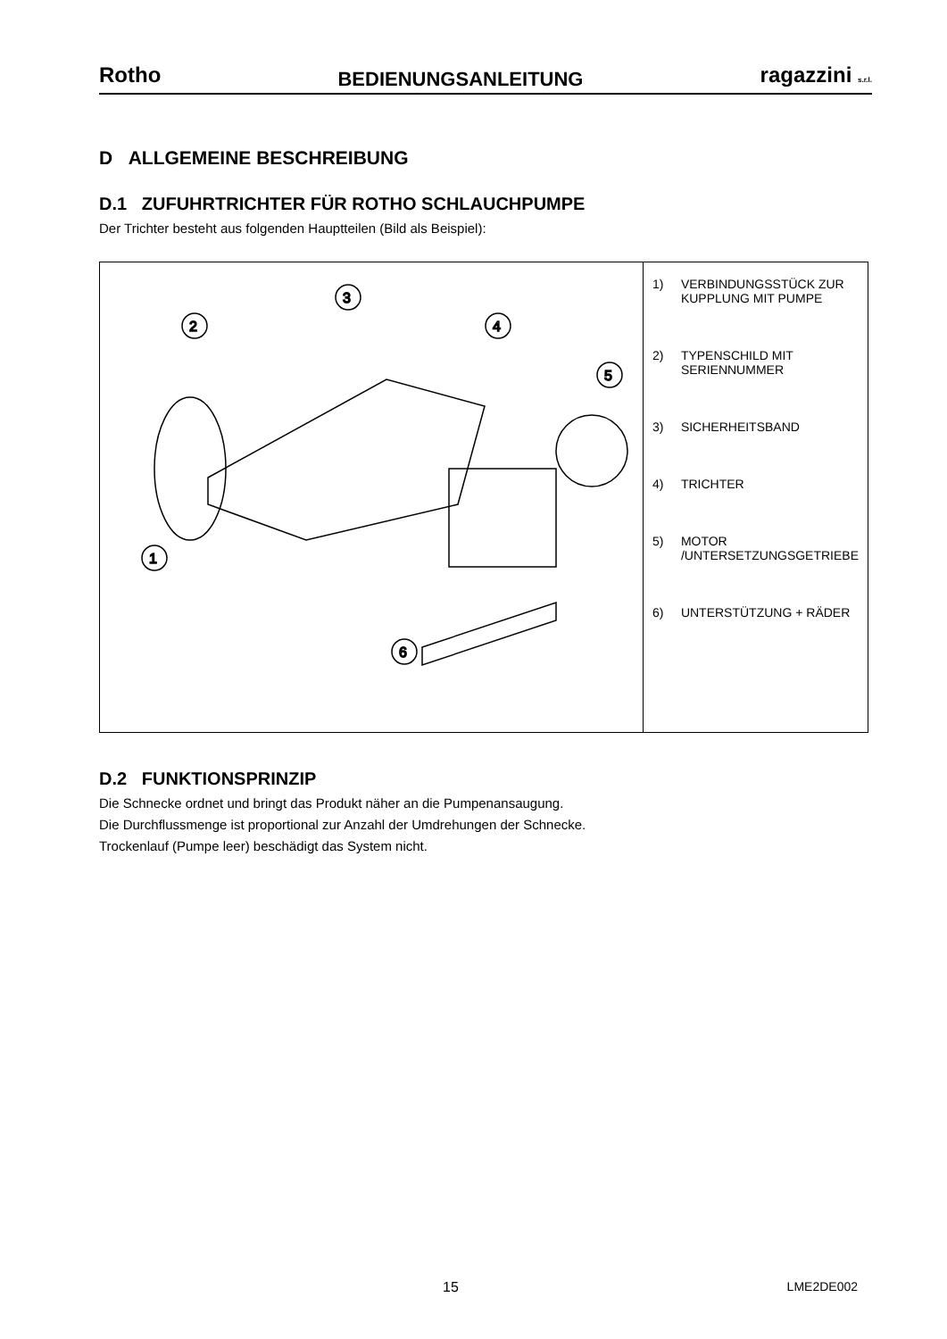Rotho BEDIENUNGSANLEITUNG ragazzini s.r.l.
D ALLGEMEINE BESCHREIBUNG
D.1 ZUFUHRTRICHTER FÜR ROTHO SCHLAUCHPUMPE
Der Trichter besteht aus folgenden Hauptteilen (Bild als Beispiel):
| 1 2 3 4 5 6 | 1) VERBINDUNGSSTÜCK ZUR KUPPLUNG MIT PUMPE 2) TYPENSCHILD MIT SERIENNUMMER 3) SICHERHEITSBAND 4) TRICHTER 5) MOTOR /UNTERSETZUNGSGETRIEBE 6) UNTERSTÜTZUNG + RÄDER |
D.2 FUNKTIONSPRINZIP
Die Schnecke ordnet und bringt das Produkt näher an die Pumpenansaugung.
Die Durchflussmenge ist proportional zur Anzahl der Umdrehungen der Schnecke.
Trockenlauf (Pumpe leer) beschädigt das System nicht.
15 LME2DE002